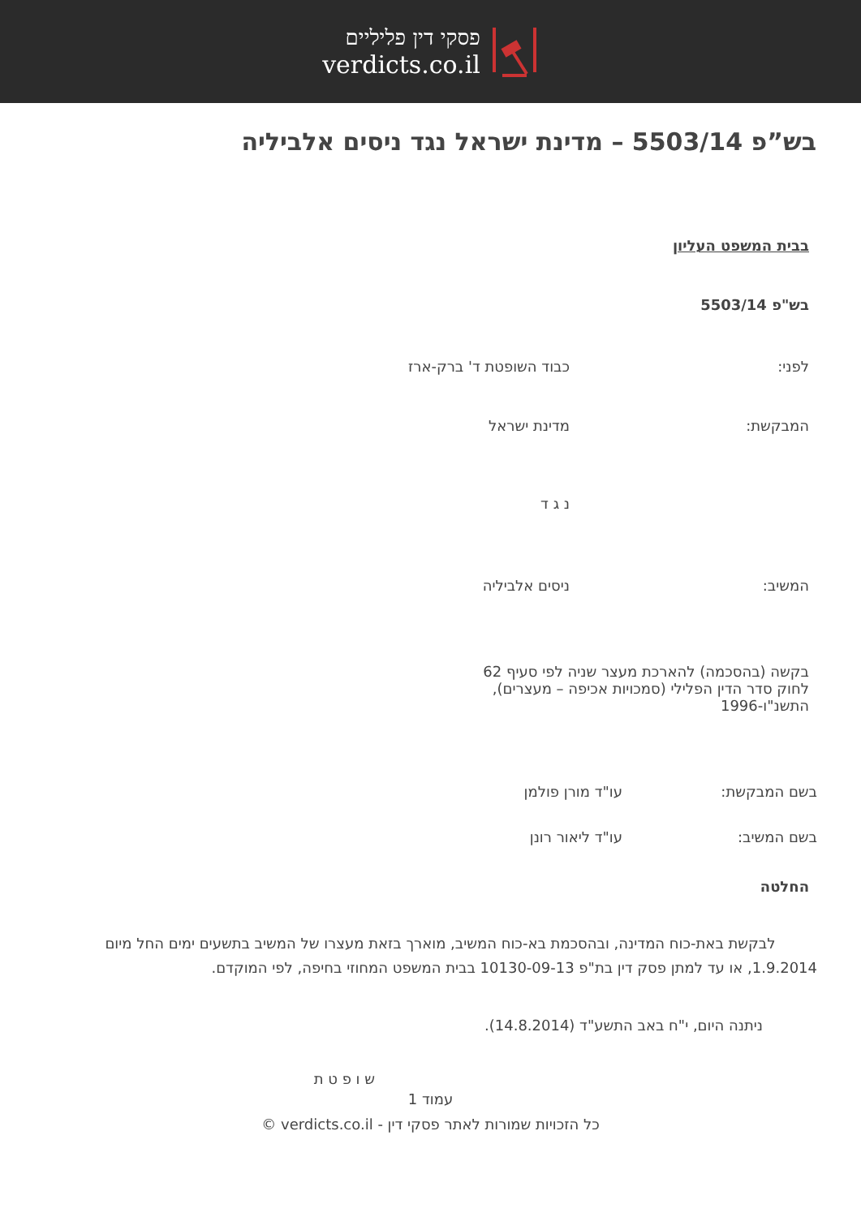פסקי דין פליליים
verdicts.co.il
בש”פ 5503/14 – מדינת ישראל נגד ניסים אלביליה
בבית המשפט העליון
בש"פ 5503/14
לפני: כבוד השופטת ד' ברק-ארז
המבקשת: מדינת ישראל
נ ג ד
המשיב: ניסים אלביליה
בקשה (בהסכמה) להארכת מעצר שניה לפי סעיף 62 לחוק סדר הדין הפלילי (סמכויות אכיפה – מעצרים), התשנ"ו-1996
בשם המבקשת: עו"ד מורן פולמן
בשם המשיב: עו"ד ליאור רונן
החלטה
לבקשת באת-כוח המדינה, ובהסכמת בא-כוח המשיב, מוארך בזאת מעצרו של המשיב בתשעים ימים החל מיום 1.9.2014, או עד למתן פסק דין בת"פ 10130-09-13 בבית המשפט המחוזי בחיפה, לפי המוקדם.
ניתנה היום, י"ח באב התשע"ד (14.8.2014).
ש ו פ ט ת
עמוד 1
כל הזכויות שמורות לאתר פסקי דין - verdicts.co.il ©